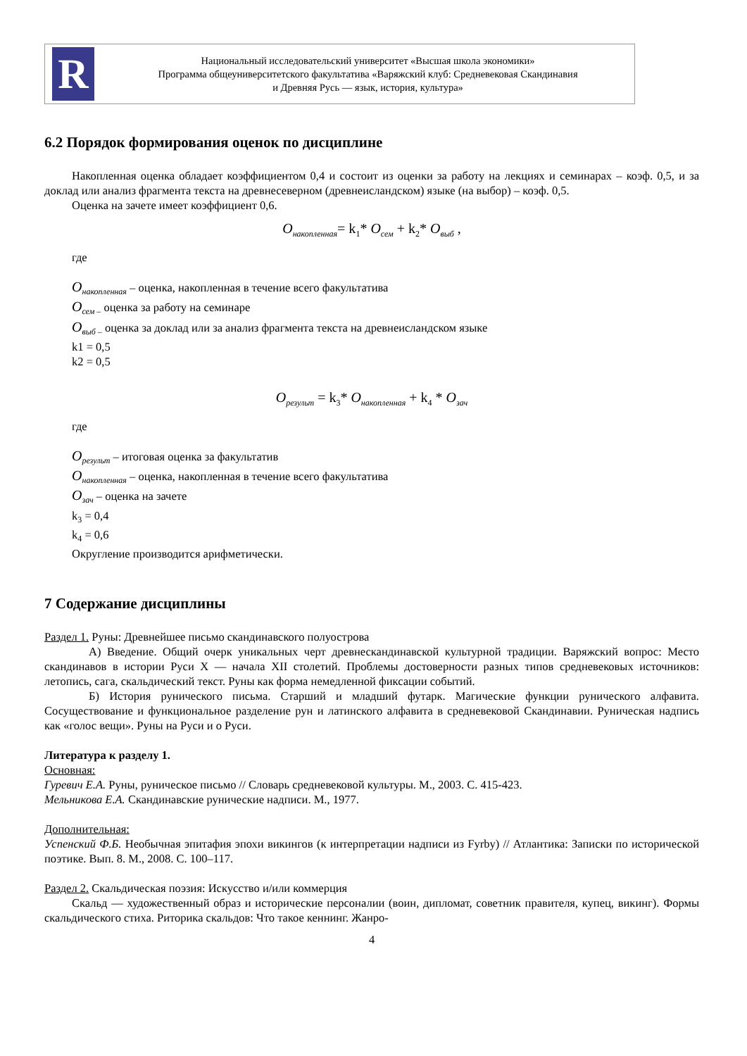R
Национальный исследовательский университет «Высшая школа экономики»
Программа общеуниверситетского факультатива «Варяжский клуб: Средневековая Скандинавия
и Древняя Русь — язык, история, культура»
6.2 Порядок формирования оценок по дисциплине
Накопленная оценка обладает коэффициентом 0,4 и состоит из оценки за работу на лекциях и семинарах – коэф. 0,5, и за доклад или анализ фрагмента текста на древнесеверном (древнеисландском) языке (на выбор) – коэф. 0,5.
Оценка на зачете имеет коэффициент 0,6.
O<sub>накопленная</sub>= k<sub>1</sub>* O<sub>сем</sub> + k<sub>2</sub>* O<sub>выб</sub> ,
где
O<sub>накопленная</sub> – оценка, накопленная в течение всего факультатива
O<sub>сем –</sub> оценка за работу на семинаре
O<sub>выб –</sub> оценка за доклад или за анализ фрагмента текста на древнеисландском языке
k1 = 0,5
k2 = 0,5
O<sub>результ</sub> = k<sub>3</sub>* O<sub>накопленная</sub> + k<sub>4</sub> * O<sub>зач</sub>
где
O<sub>результ</sub> – итоговая оценка за факультатив
O<sub>накопленная</sub> – оценка, накопленная в течение всего факультатива
O<sub>зач</sub> – оценка на зачете
k<sub>3</sub> = 0,4
k<sub>4</sub> = 0,6
Округление производится арифметически.
7 Содержание дисциплины
Раздел 1. Руны: Древнейшее письмо скандинавского полуострова
А) Введение. Общий очерк уникальных черт древнескандинавской культурной традиции. Варяжский вопрос: Место скандинавов в истории Руси X — начала XII столетий. Проблемы достоверности разных типов средневековых источников: летопись, сага, скальдический текст. Руны как форма немедленной фиксации событий.
Б) История рунического письма. Старший и младший футарк. Магические функции рунического алфавита. Сосуществование и функциональное разделение рун и латинского алфавита в средневековой Скандинавии. Руническая надпись как «голос вещи». Руны на Руси и о Руси.
Литература к разделу 1.
Основная:
Гуревич Е.А. Руны, руническое письмо // Словарь средневековой культуры. М., 2003. С. 415-423.
Мельникова Е.А. Скандинавские рунические надписи. М., 1977.
Дополнительная:
Успенский Ф.Б. Необычная эпитафия эпохи викингов (к интерпретации надписи из Fyrby) // Атлантика: Записки по исторической поэтике. Вып. 8. М., 2008. С. 100–117.
Раздел 2. Скальдическая поэзия: Искусство и/или коммерция
Скальд — художественный образ и исторические персоналии (воин, дипломат, советник правителя, купец, викинг). Формы скальдического стиха. Риторика скальдов: Что такое кеннинг. Жанро-
4